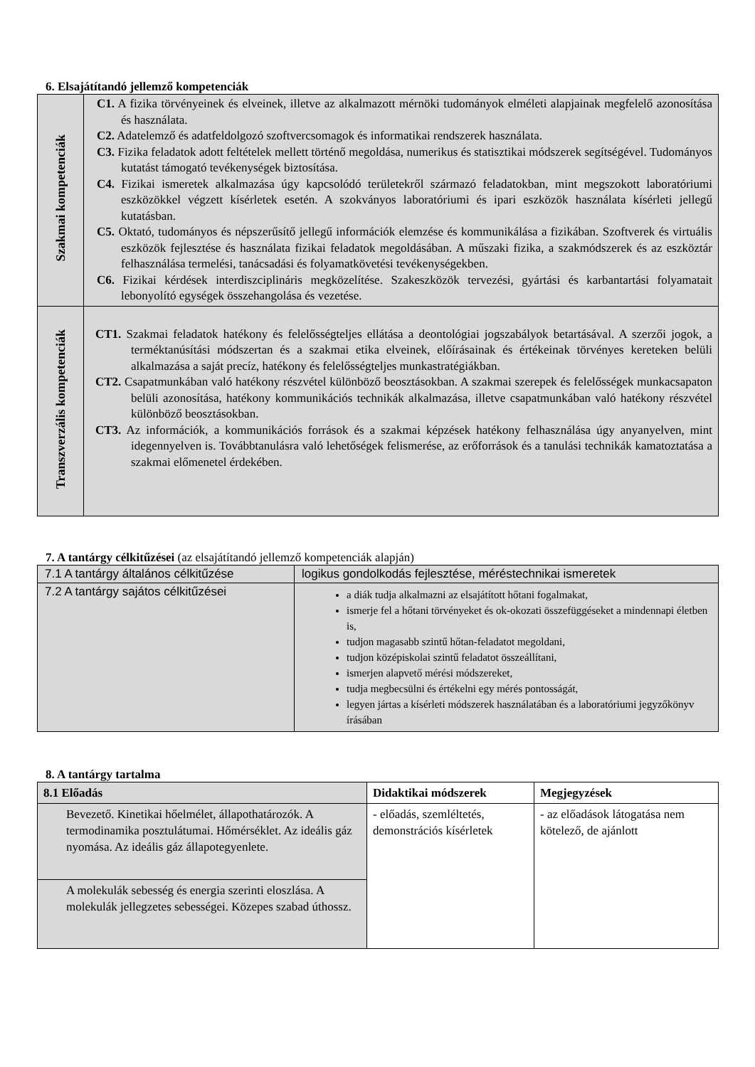6. Elsajátítandó jellemző kompetenciák
| Szakmai kompetenciák | C1. A fizika törvényeinek és elveinek, illetve az alkalmazott mérnöki tudományok elméleti alapjainak megfelelő azonosítása és használata. C2. Adatelemző és adatfeldolgozó szoftvercsomagok és informatikai rendszerek használata. C3. Fizika feladatok adott feltételek mellett történő megoldása, numerikus és statisztikai módszerek segítségével. Tudományos kutatást támogató tevékenységek biztosítása. C4. Fizikai ismeretek alkalmazása úgy kapcsolódó területekről származó feladatokban, mint megszokott laboratóriumi eszközökkel végzett kísérletek esetén. A szokványos laboratóriumi és ipari eszközök használata kísérleti jellegű kutatásban. C5. Oktató, tudományos és népszerűsítő jellegű információk elemzése és kommunikálása a fizikában. Szoftverek és virtuális eszközök fejlesztése és használata fizikai feladatok megoldásában. A műszaki fizika, a szakmódszerek és az eszköztár felhasználása termelési, tanácsadási és folyamatkövetési tevékenységekben. C6. Fizikai kérdések interdiszciplináris megközelítése. Szakeszközök tervezési, gyártási és karbantartási folyamatait lebonyolító egységek összehangolása és vezetése. |
| Transzverzális kompetenciák | CT1. Szakmai feladatok hatékony és felelősségteljes ellátása a deontológiai jogszabályok betartásával. A szerzői jogok, a terméktanúsítási módszertan és a szakmai etika elveinek, előírásainak és értékeinak törvényes kereteken belüli alkalmazása a saját precíz, hatékony és felelősségteljes munkastratégiákban. CT2. Csapatmunkában való hatékony részvétel különböző beosztásokban. A szakmai szerepek és felelősségek munkacsapaton belüli azonosítása, hatékony kommunikációs technikák alkalmazása, illetve csapatmunkában való hatékony részvétel különböző beosztásokban. CT3. Az információk, a kommunikációs források és a szakmai képzések hatékony felhasználása úgy anyanyelven, mint idegennyelven is. Továbbtanulásra való lehetőségek felismerése, az erőforrások és a tanulási technikák kamatoztatása a szakmai előmenetel érdekében. |
7. A tantárgy célkitűzései (az elsajátítandó jellemző kompetenciák alapján)
| 7.1 A tantárgy általános célkitűzése | logikus gondolkodás fejlesztése, méréstechnikai ismeretek |
| 7.2 A tantárgy sajátos célkitűzései | a diák tudja alkalmazni az elsajátított hőtani fogalmakat, ismerje fel a hőtani törvényeket és ok-okozati összefüggéseket a mindennapi életben is, tudjon magasabb szintű hőtan-feladatot megoldani, tudjon középiskolai szintű feladatot összeállítani, ismerjen alapvető mérési módszereket, tudja megbecsülni és értékelni egy mérés pontosságát, legyen jártas a kísérleti módszerek használatában és a laboratóriumi jegyzőkönyv írásában |
8. A tantárgy tartalma
| 8.1 Előadás | Didaktikai módszerek | Megjegyzések |
| --- | --- | --- |
| Bevezető. Kinetikai hőelmélet, állapothatározók. A termodinamika posztulátumai. Hőmérséklet. Az ideális gáz nyomása. Az ideális gáz állapotegyenlete. | - előadás, szemléltetés, demonstrációs kísérletek | - az előadások látogatása nem kötelező, de ajánlott |
| A molekulák sebesség és energia szerinti eloszlása. A molekulák jellegzetes sebességei. Közepes szabad úthossz. | | |